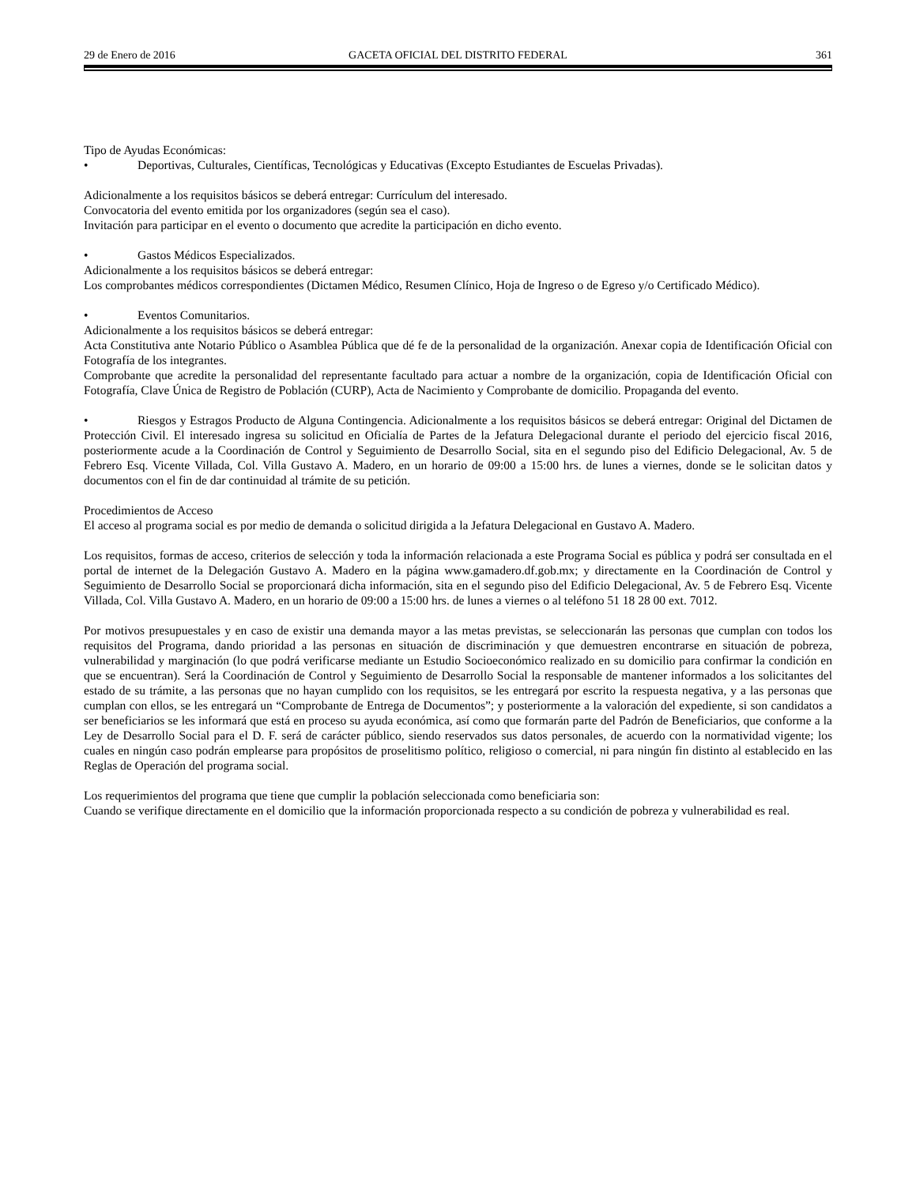29 de Enero de 2016 GACETA OFICIAL DEL DISTRITO FEDERAL 361
Tipo de Ayudas Económicas:
• Deportivas, Culturales, Científicas, Tecnológicas y Educativas (Excepto Estudiantes de Escuelas Privadas).
Adicionalmente a los requisitos básicos se deberá entregar: Currículum del interesado.
Convocatoria del evento emitida por los organizadores (según sea el caso).
Invitación para participar en el evento o documento que acredite la participación en dicho evento.
• Gastos Médicos Especializados.
Adicionalmente a los requisitos básicos se deberá entregar:
Los comprobantes médicos correspondientes (Dictamen Médico, Resumen Clínico, Hoja de Ingreso o de Egreso y/o Certificado Médico).
• Eventos Comunitarios.
Adicionalmente a los requisitos básicos se deberá entregar:
Acta Constitutiva ante Notario Público o Asamblea Pública que dé fe de la personalidad de la organización. Anexar copia de Identificación Oficial con Fotografía de los integrantes.
Comprobante que acredite la personalidad del representante facultado para actuar a nombre de la organización, copia de Identificación Oficial con Fotografía, Clave Única de Registro de Población (CURP), Acta de Nacimiento y Comprobante de domicilio. Propaganda del evento.
• Riesgos y Estragos Producto de Alguna Contingencia. Adicionalmente a los requisitos básicos se deberá entregar: Original del Dictamen de Protección Civil. El interesado ingresa su solicitud en Oficialía de Partes de la Jefatura Delegacional durante el periodo del ejercicio fiscal 2016, posteriormente acude a la Coordinación de Control y Seguimiento de Desarrollo Social, sita en el segundo piso del Edificio Delegacional, Av. 5 de Febrero Esq. Vicente Villada, Col. Villa Gustavo A. Madero, en un horario de 09:00 a 15:00 hrs. de lunes a viernes, donde se le solicitan datos y documentos con el fin de dar continuidad al trámite de su petición.
Procedimientos de Acceso
El acceso al programa social es por medio de demanda o solicitud dirigida a la Jefatura Delegacional en Gustavo A. Madero.
Los requisitos, formas de acceso, criterios de selección y toda la información relacionada a este Programa Social es pública y podrá ser consultada en el portal de internet de la Delegación Gustavo A. Madero en la página www.gamadero.df.gob.mx; y directamente en la Coordinación de Control y Seguimiento de Desarrollo Social se proporcionará dicha información, sita en el segundo piso del Edificio Delegacional, Av. 5 de Febrero Esq. Vicente Villada, Col. Villa Gustavo A. Madero, en un horario de 09:00 a 15:00 hrs. de lunes a viernes o al teléfono 51 18 28 00 ext. 7012.
Por motivos presupuestales y en caso de existir una demanda mayor a las metas previstas, se seleccionarán las personas que cumplan con todos los requisitos del Programa, dando prioridad a las personas en situación de discriminación y que demuestren encontrarse en situación de pobreza, vulnerabilidad y marginación (lo que podrá verificarse mediante un Estudio Socioeconómico realizado en su domicilio para confirmar la condición en que se encuentran). Será la Coordinación de Control y Seguimiento de Desarrollo Social la responsable de mantener informados a los solicitantes del estado de su trámite, a las personas que no hayan cumplido con los requisitos, se les entregará por escrito la respuesta negativa, y a las personas que cumplan con ellos, se les entregará un “Comprobante de Entrega de Documentos”; y posteriormente a la valoración del expediente, si son candidatos a ser beneficiarios se les informará que está en proceso su ayuda económica, así como que formarán parte del Padrón de Beneficiarios, que conforme a la Ley de Desarrollo Social para el D. F. será de carácter público, siendo reservados sus datos personales, de acuerdo con la normatividad vigente; los cuales en ningún caso podrán emplearse para propósitos de proselitismo político, religioso o comercial, ni para ningún fin distinto al establecido en las Reglas de Operación del programa social.
Los requerimientos del programa que tiene que cumplir la población seleccionada como beneficiaria son:
Cuando se verifique directamente en el domicilio que la información proporcionada respecto a su condición de pobreza y vulnerabilidad es real.